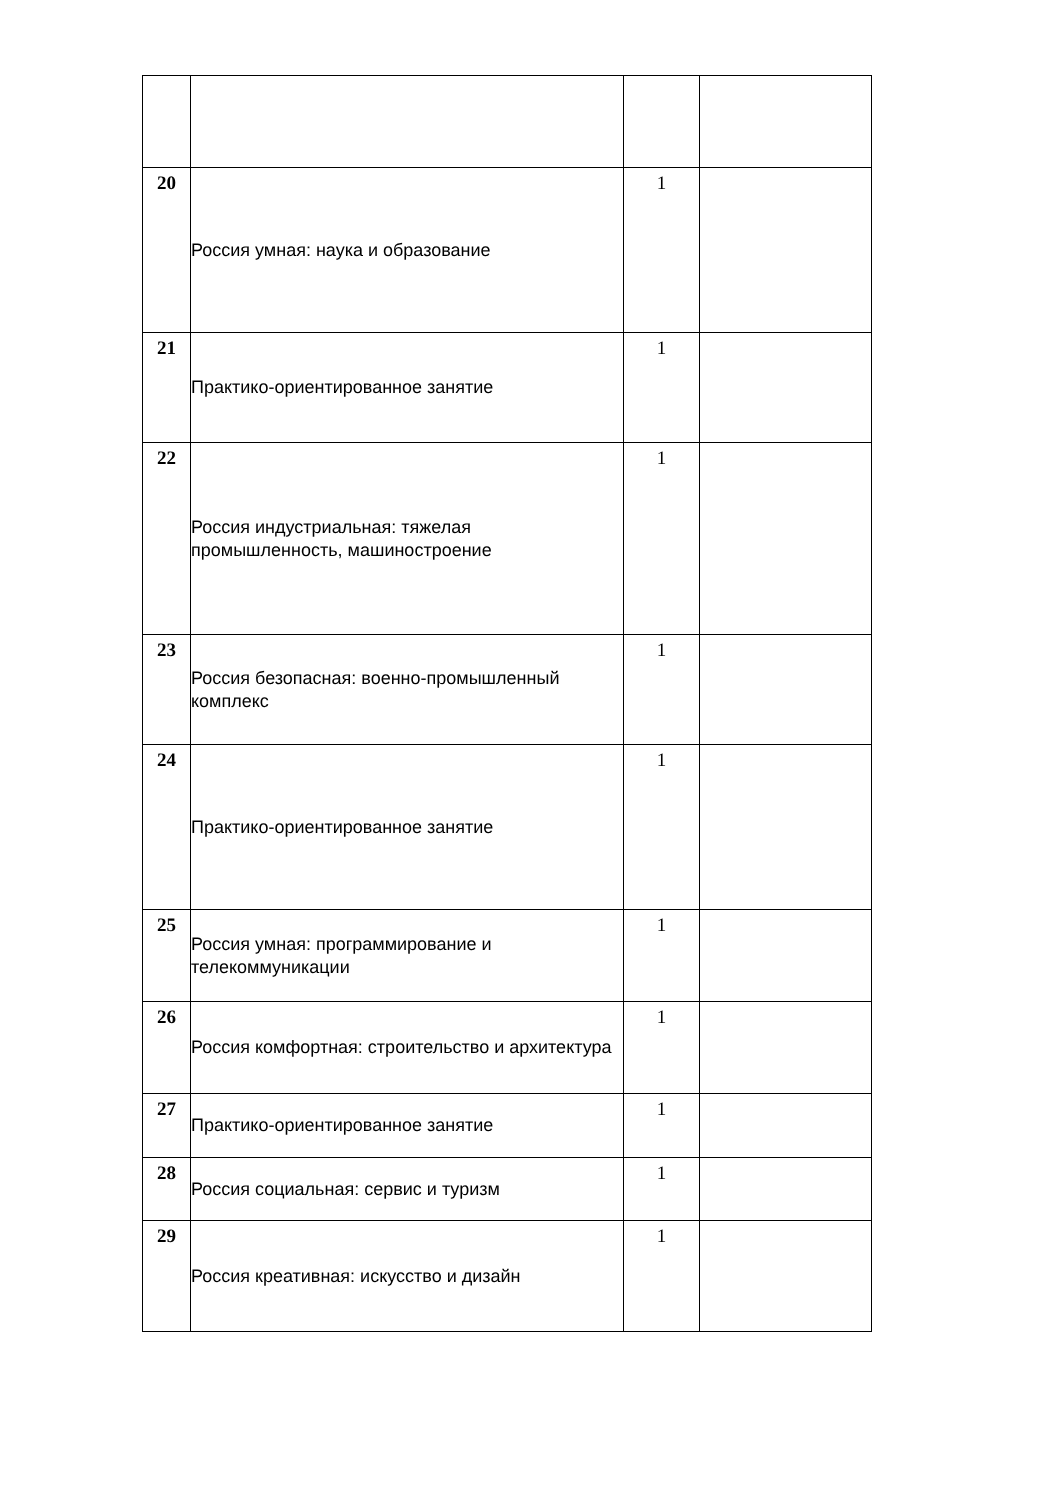| 20 | Россия умная: наука и образование | 1 | |
| 21 | Практико-ориентированное занятие | 1 | |
| 22 | Россия индустриальная: тяжелая промышленность, машиностроение | 1 | |
| 23 | Россия безопасная: военно-промышленный комплекс | 1 | |
| 24 | Практико-ориентированное занятие | 1 | |
| 25 | Россия умная: программирование и телекоммуникации | 1 | |
| 26 | Россия комфортная: строительство и архитектура | 1 | |
| 27 | Практико-ориентированное занятие | 1 | |
| 28 | Россия социальная: сервис и туризм | 1 | |
| 29 | Россия креативная: искусство и дизайн | 1 | |